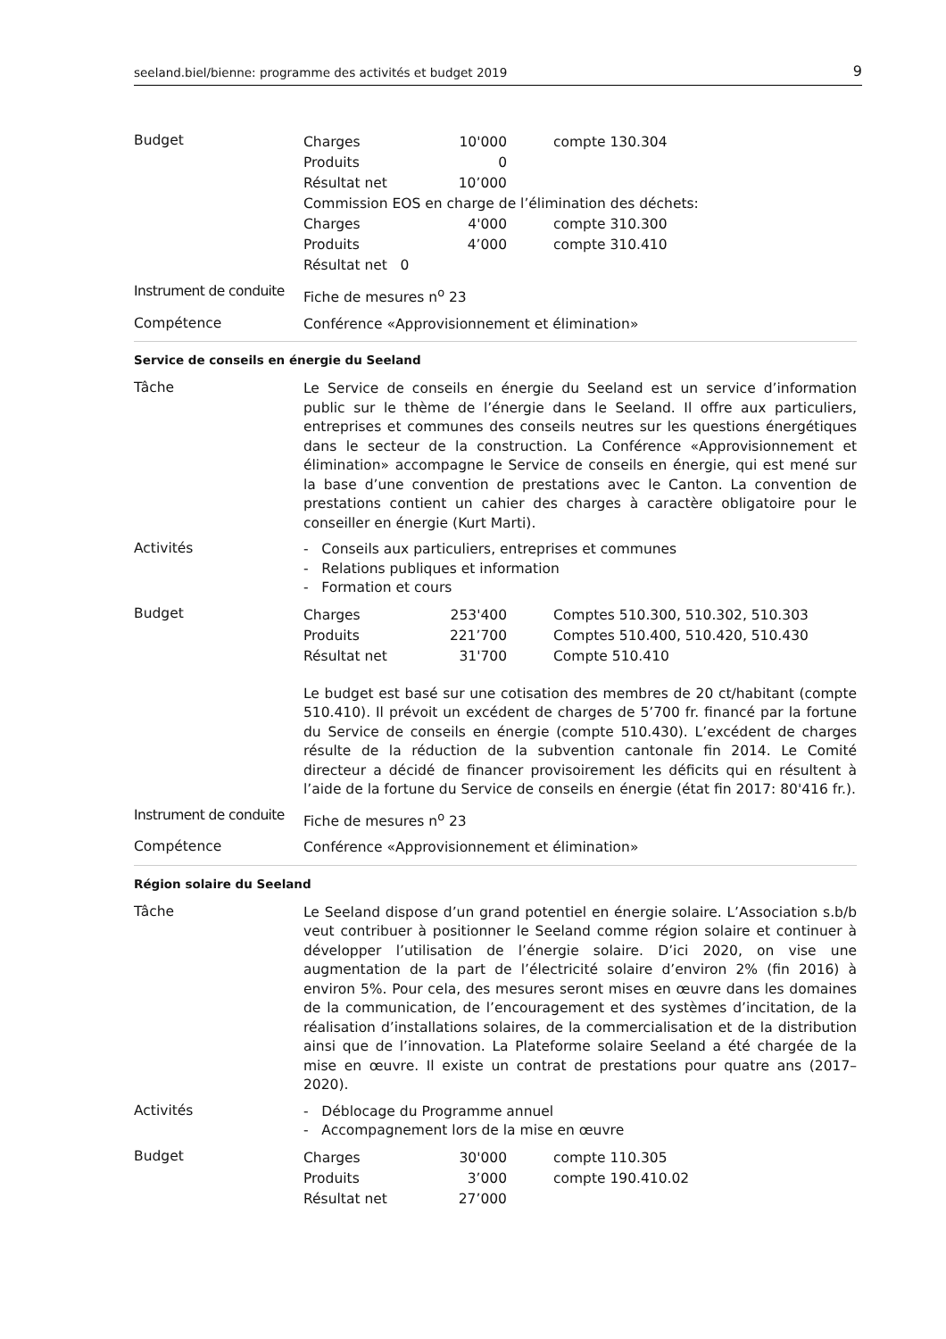seeland.biel/bienne: programme des activités et budget 2019 9
Budget
| Charges | 10'000 | compte 130.304 |
| Produits | 0 | |
| Résultat net | 10’000 | |
| Commission EOS en charge de l’élimination des déchets: | | |
| Charges | 4'000 | compte 310.300 |
| Produits | 4’000 | compte 310.410 |
| Résultat net 0 | | |
Instrument de conduite
Fiche de mesures n<sup>o</sup> 23
Compétence
Conférence «Approvisionnement et élimination»
Service de conseils en énergie du Seeland
Tâche
Le Service de conseils en énergie du Seeland est un service d’information public sur le thème de l’énergie dans le Seeland. Il offre aux particuliers, entreprises et communes des conseils neutres sur les questions énergétiques dans le secteur de la construction. La Conférence «Approvisionnement et élimination» accompagne le Service de conseils en énergie, qui est mené sur la base d’une convention de prestations avec le Canton. La convention de prestations contient un cahier des charges à caractère obligatoire pour le conseiller en énergie (Kurt Marti).
Activités
- Conseils aux particuliers, entreprises et communes
- Relations publiques et information
- Formation et cours
Budget
| Charges | 253'400 | Comptes 510.300, 510.302, 510.303 |
| Produits | 221’700 | Comptes 510.400, 510.420, 510.430 |
| Résultat net | 31'700 | Compte 510.410 |
Le budget est basé sur une cotisation des membres de 20 ct/habitant (compte 510.410). Il prévoit un excédent de charges de 5’700 fr. financé par la fortune du Service de conseils en énergie (compte 510.430). L’excédent de charges résulte de la réduction de la subvention cantonale fin 2014. Le Comité directeur a décidé de financer provisoirement les déficits qui en résultent à l’aide de la fortune du Service de conseils en énergie (état fin 2017: 80'416 fr.).
Instrument de conduite
Fiche de mesures n<sup>o</sup> 23
Compétence
Conférence «Approvisionnement et élimination»
Région solaire du Seeland
Tâche
Le Seeland dispose d’un grand potentiel en énergie solaire. L’Association s.b/b veut contribuer à positionner le Seeland comme région solaire et continuer à développer l’utilisation de l’énergie solaire. D’ici 2020, on vise une augmentation de la part de l’électricité solaire d’environ 2% (fin 2016) à environ 5%. Pour cela, des mesures seront mises en œuvre dans les domaines de la communication, de l’encouragement et des systèmes d’incitation, de la réalisation d’installations solaires, de la commercialisation et de la distribution ainsi que de l’innovation. La Plateforme solaire Seeland a été chargée de la mise en œuvre. Il existe un contrat de prestations pour quatre ans (2017–2020).
Activités
- Déblocage du Programme annuel
- Accompagnement lors de la mise en œuvre
Budget
| Charges | 30'000 | compte 110.305 |
| Produits | 3’000 | compte 190.410.02 |
| Résultat net | 27’000 | |